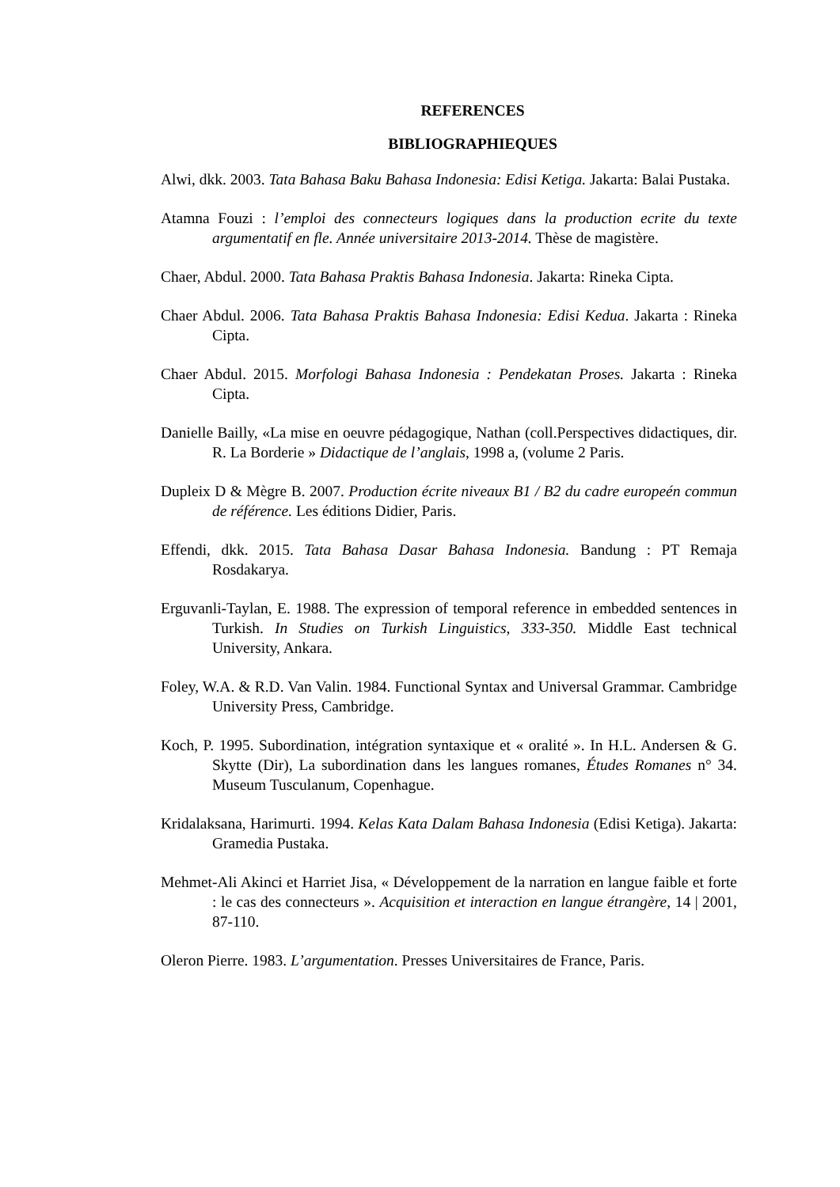REFERENCES
BIBLIOGRAPHIEQUES
Alwi, dkk. 2003. Tata Bahasa Baku Bahasa Indonesia: Edisi Ketiga. Jakarta: Balai Pustaka.
Atamna Fouzi : l’emploi des connecteurs logiques dans la production ecrite du texte argumentatif en fle. Année universitaire 2013-2014. Thèse de magistère.
Chaer, Abdul. 2000. Tata Bahasa Praktis Bahasa Indonesia. Jakarta: Rineka Cipta.
Chaer Abdul. 2006. Tata Bahasa Praktis Bahasa Indonesia: Edisi Kedua. Jakarta : Rineka Cipta.
Chaer Abdul. 2015. Morfologi Bahasa Indonesia : Pendekatan Proses. Jakarta : Rineka Cipta.
Danielle Bailly, «La mise en oeuvre pédagogique, Nathan (coll.Perspectives didactiques, dir. R. La Borderie » Didactique de l’anglais, 1998 a, (volume 2 Paris.
Dupleix D & Mègre B. 2007. Production écrite niveaux B1 / B2 du cadre europeén commun de référence. Les éditions Didier, Paris.
Effendi, dkk. 2015. Tata Bahasa Dasar Bahasa Indonesia. Bandung : PT Remaja Rosdakarya.
Erguvanli-Taylan, E. 1988. The expression of temporal reference in embedded sentences in Turkish. In Studies on Turkish Linguistics, 333-350. Middle East technical University, Ankara.
Foley, W.A. & R.D. Van Valin. 1984. Functional Syntax and Universal Grammar. Cambridge University Press, Cambridge.
Koch, P. 1995. Subordination, intégration syntaxique et « oralité ». In H.L. Andersen & G. Skytte (Dir), La subordination dans les langues romanes, Études Romanes n° 34. Museum Tusculanum, Copenhague.
Kridalaksana, Harimurti. 1994. Kelas Kata Dalam Bahasa Indonesia (Edisi Ketiga). Jakarta: Gramedia Pustaka.
Mehmet-Ali Akinci et Harriet Jisa, « Développement de la narration en langue faible et forte : le cas des connecteurs ». Acquisition et interaction en langue étrangère, 14 | 2001, 87-110.
Oleron Pierre. 1983. L’argumentation. Presses Universitaires de France, Paris.